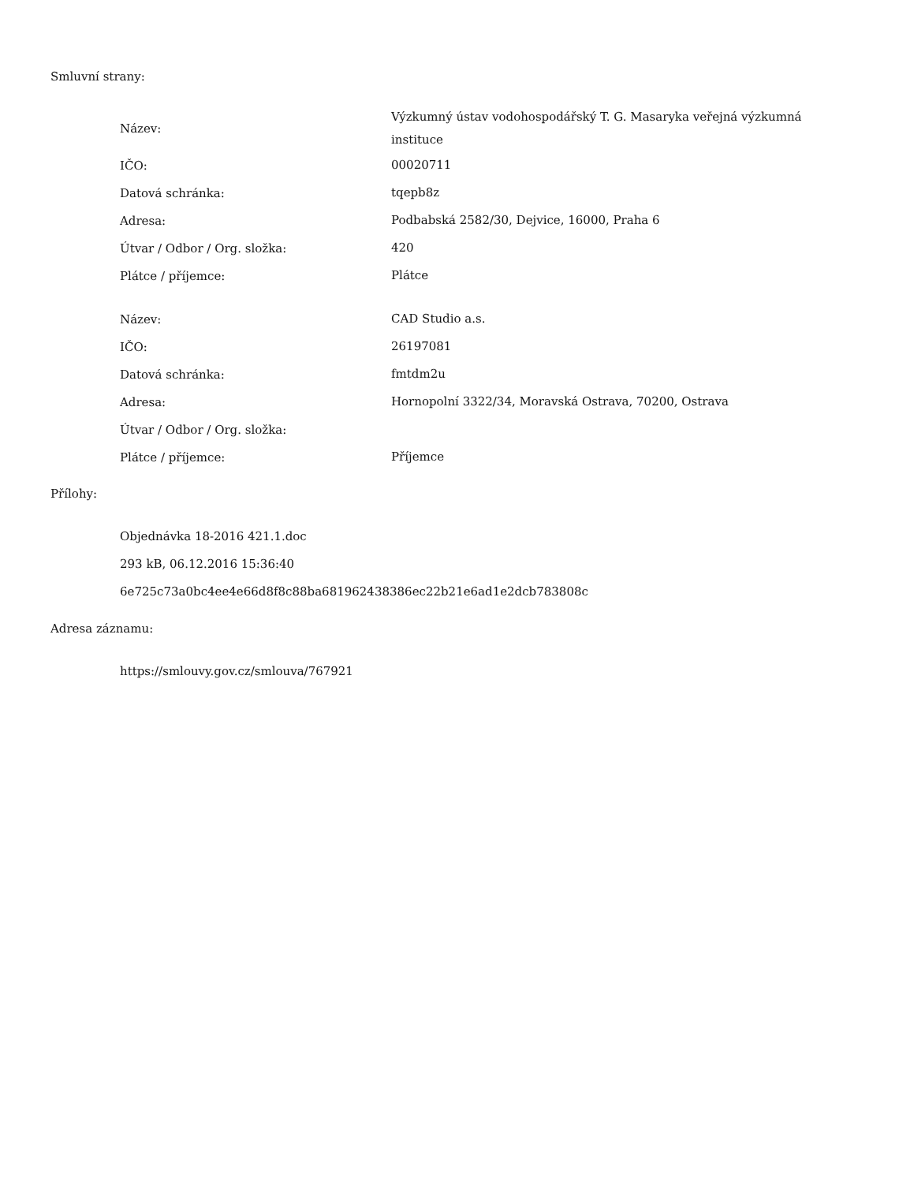Smluvní strany:
| Název: | Výzkumný ústav vodohospodářský T. G. Masaryka veřejná výzkumná instituce |
| IČO: | 00020711 |
| Datová schránka: | tqepb8z |
| Adresa: | Podbabská 2582/30, Dejvice, 16000, Praha 6 |
| Útvar / Odbor / Org. složka: | 420 |
| Plátce / příjemce: | Plátce |
| Název: | CAD Studio a.s. |
| IČO: | 26197081 |
| Datová schránka: | fmtdm2u |
| Adresa: | Hornopolní 3322/34, Moravská Ostrava, 70200, Ostrava |
| Útvar / Odbor / Org. složka: | |
| Plátce / příjemce: | Příjemce |
Přílohy:
Objednávka 18-2016 421.1.doc
293 kB, 06.12.2016 15:36:40
6e725c73a0bc4ee4e66d8f8c88ba681962438386ec22b21e6ad1e2dcb783808c
Adresa záznamu:
https://smlouvy.gov.cz/smlouva/767921